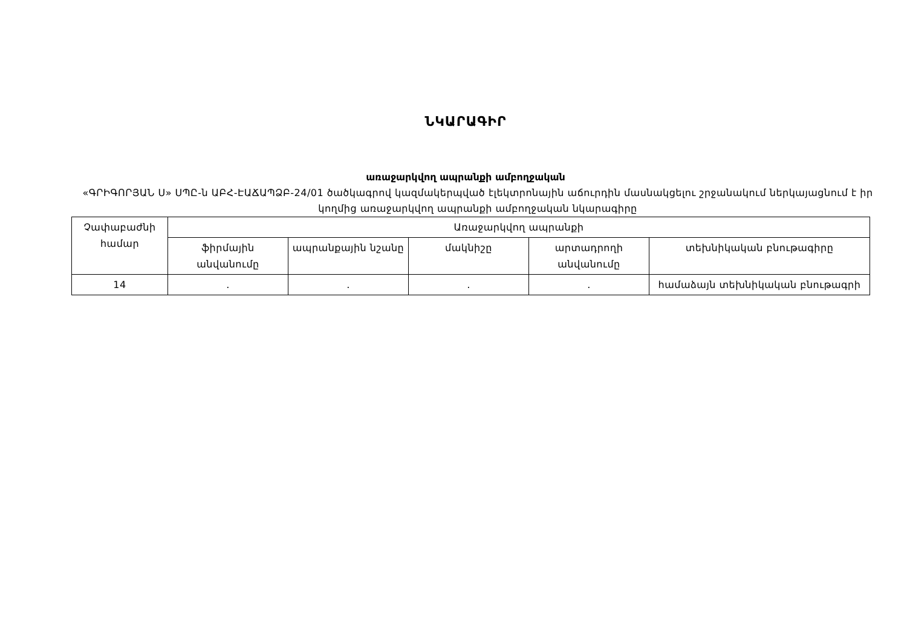ՆԿԱՐԱԳԻՐ
առաջարկվող ապրանքի ամբողջական
«ԳՐԻԳՈՐՅԱՆ Ս» ՍՊԸ-ն ԱԲՀ-ԷԱՃԱՊՁԲ-24/01 ծածկագրով կազմակերպված էլեկտրոնային աճուրդին մասնակցելու շրջանակում ներկայացնում է իր կողմից առաջարկվող ապրանքի ամբողջական նկարագիրը
| Չափաբաժնի համար | Առաջարկվող ապրանքի | | | | |
| --- | --- | --- | --- | --- | --- |
| | ֆիրմային անվանումը | ապրանքային նշանը | մակնիշը | արտադրողի անվանումը | տեխնիկական բնութագիրը |
| 14 | . | . | . | . | համաձայն տեխնիկական բնութագրի |